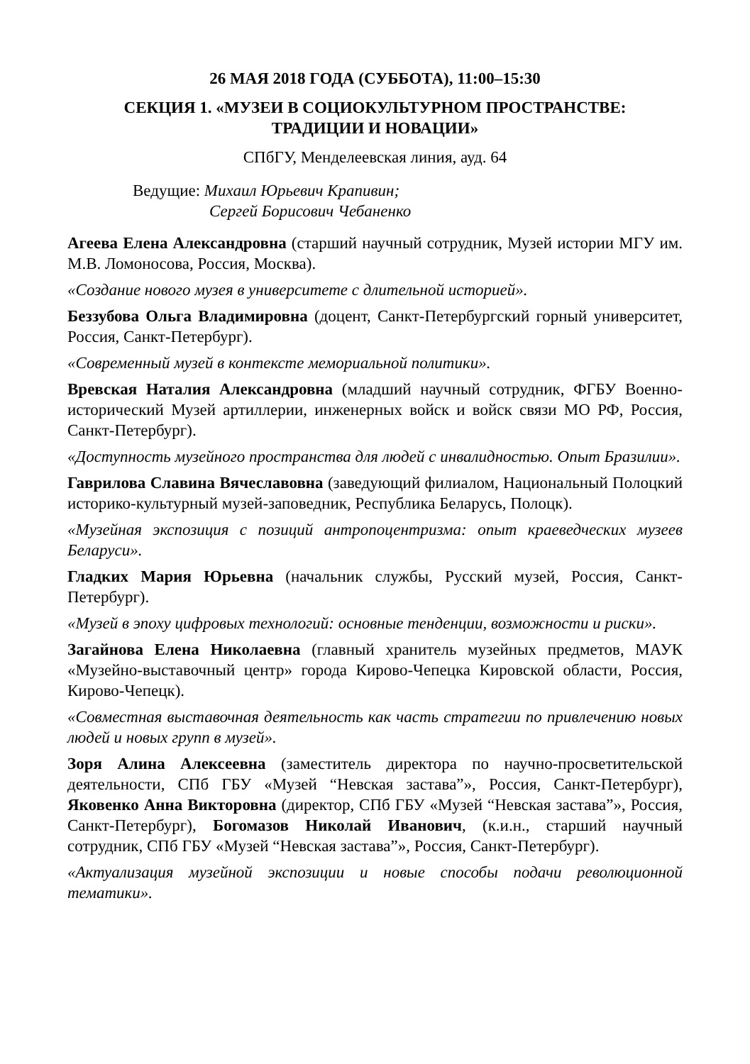26 МАЯ 2018 ГОДА (СУББОТА), 11:00–15:30
СЕКЦИЯ 1. «МУЗЕИ В СОЦИОКУЛЬТУРНОМ ПРОСТРАНСТВЕ:
ТРАДИЦИИ И НОВАЦИИ»
СПбГУ, Менделеевская линия, ауд. 64
Ведущие: Михаил Юрьевич Крапивин;
Сергей Борисович Чебаненко
Агеева Елена Александровна (старший научный сотрудник, Музей истории МГУ им. М.В. Ломоносова, Россия, Москва).
«Создание нового музея в университете с длительной историей».
Беззубова Ольга Владимировна (доцент, Санкт-Петербургский горный университет, Россия, Санкт-Петербург).
«Современный музей в контексте мемориальной политики».
Вревская Наталия Александровна (младший научный сотрудник, ФГБУ Военно-исторический Музей артиллерии, инженерных войск и войск связи МО РФ, Россия, Санкт-Петербург).
«Доступность музейного пространства для людей с инвалидностью. Опыт Бразилии».
Гаврилова Славина Вячеславовна (заведующий филиалом, Национальный Полоцкий историко-культурный музей-заповедник, Республика Беларусь, Полоцк).
«Музейная экспозиция с позиций антропоцентризма: опыт краеведческих музеев Беларуси».
Гладких Мария Юрьевна (начальник службы, Русский музей, Россия, Санкт-Петербург).
«Музей в эпоху цифровых технологий: основные тенденции, возможности и риски».
Загайнова Елена Николаевна (главный хранитель музейных предметов, МАУК «Музейно-выставочный центр» города Кирово-Чепецка Кировской области, Россия, Кирово-Чепецк).
«Совместная выставочная деятельность как часть стратегии по привлечению новых людей и новых групп в музей».
Зоря Алина Алексеевна (заместитель директора по научно-просветительской деятельности, СПб ГБУ «Музей “Невская застава”», Россия, Санкт-Петербург), Яковенко Анна Викторовна (директор, СПб ГБУ «Музей “Невская застава”», Россия, Санкт-Петербург), Богомазов Николай Иванович, (к.и.н., старший научный сотрудник, СПб ГБУ «Музей “Невская застава”», Россия, Санкт-Петербург).
«Актуализация музейной экспозиции и новые способы подачи революционной тематики».